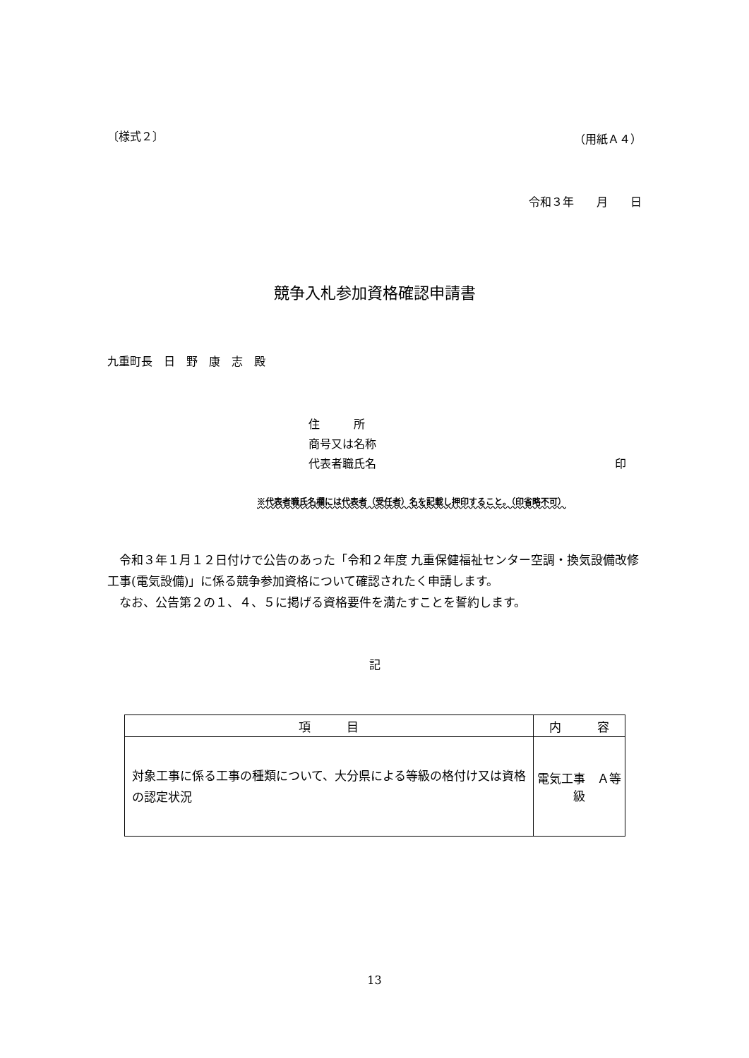〔様式２〕 （用紙Ａ４）
令和３年　　月　　日
競争入札参加資格確認申請書
九重町長　日　野　康　志　殿
住　　　所
商号又は名称
代表者職氏名 印
※代表者職氏名欄には代表者（受任者）名を記載し押印すること。（印省略不可）
　令和３年１月１２日付けで公告のあった「令和２年度 九重保健福祉センター空調・換気設備改修工事(電気設備)」に係る競争参加資格について確認されたく申請します。
　なお、公告第２の１、４、５に掲げる資格要件を満たすことを誓約します。
記
| 項 目 | 内 容 |
| --- | --- |
| 対象工事に係る工事の種類について、大分県による等級の格付け又は資格の認定状況 | 電気工事 Ａ等級 |
13